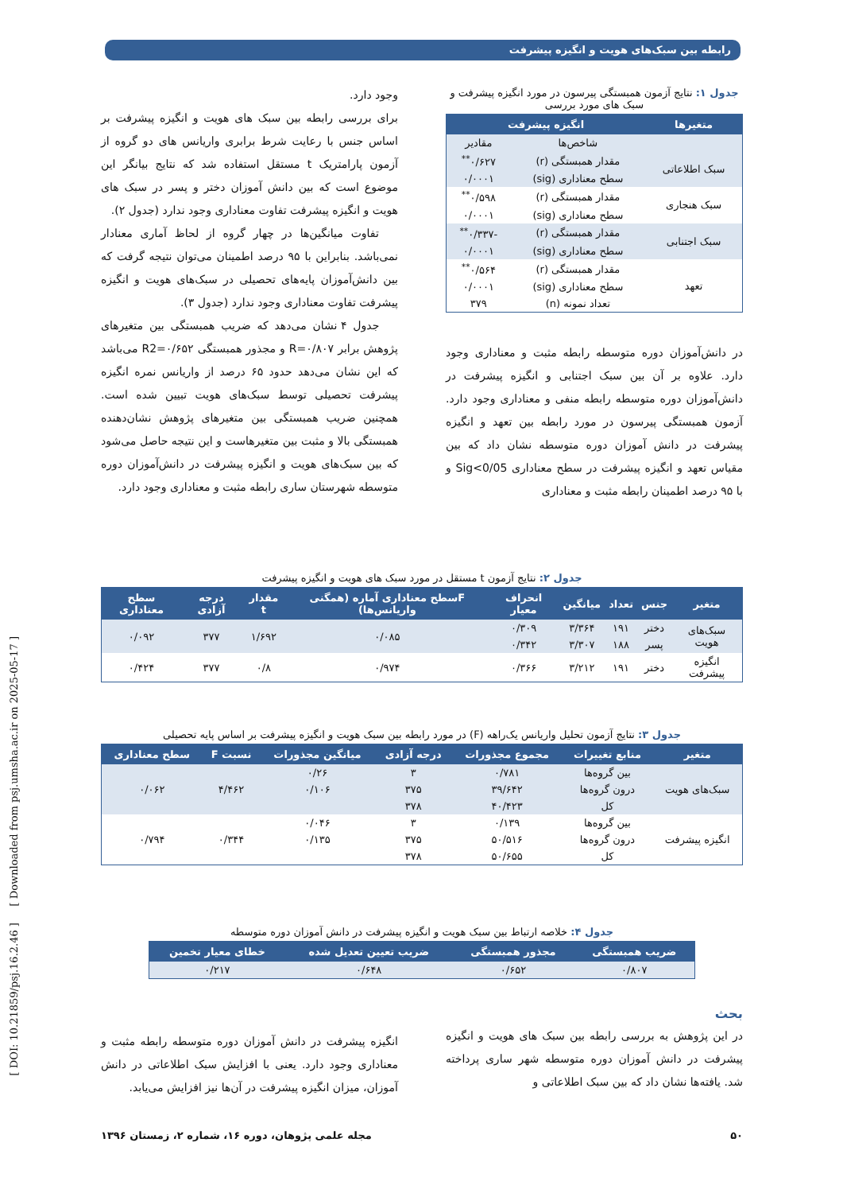رابطه بین سبک‌های هویت و انگیزه پیشرفت
جدول ۱: نتایج آزمون همبستگی پیرسون در مورد انگیزه پیشرفت و سبک های مورد بررسی
| متغیرها | انگیزه پیشرفت | |
| --- | --- | --- |
| | شاخص‌ها | مقادیر |
| سبک اطلاعاتی | مقدار همبستگی (r) | ۰/۶۲۷<sup>**</sup> |
| | سطح معناداری (sig) | ۰/۰۰۰۱ |
| سبک هنجاری | مقدار همبستگی (r) | ۰/۵۹۸<sup>**</sup> |
| | سطح معناداری (sig) | ۰/۰۰۰۱ |
| سبک اجتنابی | مقدار همبستگی (r) | -۰/۳۳۷<sup>**</sup> |
| | سطح معناداری (sig) | ۰/۰۰۰۱ |
| تعهد | مقدار همبستگی (r) | ۰/۵۶۴<sup>**</sup> |
| | سطح معناداری (sig) | ۰/۰۰۰۱ |
| | تعداد نمونه (n) | ۳۷۹ |
در دانش‌آموزان دوره متوسطه رابطه مثبت و معناداری وجود دارد. علاوه بر آن بین سبک اجتنابی و انگیزه پیشرفت در دانش‌آموزان دوره متوسطه رابطه منفی و معناداری وجود دارد. آزمون همبستگی پیرسون در مورد رابطه بین تعهد و انگیزه پیشرفت در دانش آموزان دوره متوسطه نشان داد که بین مقیاس تعهد و انگیزه پیشرفت در سطح معناداری Sig<0/05 و با ۹۵ درصد اطمینان رابطه مثبت و معناداری
وجود دارد.
برای بررسی رابطه بین سبک های هویت و انگیزه پیشرفت بر اساس جنس با رعایت شرط برابری واریانس های دو گروه از آزمون پارامتریک t مستقل استفاده شد که نتایج بیانگر این موضوع است که بین دانش آموزان دختر و پسر در سبک های هویت و انگیزه پیشرفت تفاوت معناداری وجود ندارد (جدول ۲).
تفاوت میانگین‌ها در چهار گروه از لحاظ آماری معنادار نمی‌باشد. بنابراین با ۹۵ درصد اطمینان می‌توان نتیجه گرفت که بین دانش‌آموزان پایه‌های تحصیلی در سبک‌های هویت و انگیزه پیشرفت تفاوت معناداری وجود ندارد (جدول ۳).
جدول ۴ نشان می‌دهد که ضریب همبستگی بین متغیرهای پژوهش برابر R=۰/۸۰۷ و مجذور همبستگی R2=۰/۶۵۲ می‌باشد که این نشان می‌دهد حدود ۶۵ درصد از واریانس نمره انگیزه پیشرفت تحصیلی توسط سبک‌های هویت تبیین شده است. همچنین ضریب همبستگی بین متغیرهای پژوهش نشان‌دهنده همبستگی بالا و مثبت بین متغیرهاست و این نتیجه حاصل می‌شود که بین سبک‌های هویت و انگیزه پیشرفت در دانش‌آموزان دوره متوسطه شهرستان ساری رابطه مثبت و معناداری وجود دارد.
جدول ۲: نتایج آزمون t مستقل در مورد سبک های هویت و انگیزه پیشرفت
| متغیر | جنس | تعداد | میانگین | انحراف معیار | Fسطح معناداری آماره (همگنی واریانس‌ها) | مقدار t | درجه آزادی | سطح معناداری |
| --- | --- | --- | --- | --- | --- | --- | --- | --- |
| سبک‌های هویت | دختر | ۱۹۱ | ۳/۳۶۴ | ۰/۳۰۹ | ۰/۰۸۵ | ۱/۶۹۲ | ۳۷۷ | ۰/۰۹۲ |
| | پسر | ۱۸۸ | ۳/۳۰۷ | ۰/۳۴۲ | | | | |
| انگیزه پیشرفت | دختر | ۱۹۱ | ۳/۲۱۲ | ۰/۳۶۶ | ۰/۹۷۴ | ۰/۸ | ۳۷۷ | ۰/۴۲۴ |
جدول ۳: نتایج آزمون تحلیل واریانس یک‌راهه (F) در مورد رابطه بین سبک هویت و انگیزه پیشرفت بر اساس پایه تحصیلی
| متغیر | منابع تغییرات | مجموع مجذورات | درجه آزادی | میانگین مجذورات | نسبت F | سطح معناداری |
| --- | --- | --- | --- | --- | --- | --- |
| سبک‌های هویت | بین گروه‌ها | ۰/۷۸۱ | ۳ | ۰/۲۶ | ۴/۴۶۲ | ۰/۰۶۲ |
| | درون گروه‌ها | ۳۹/۶۴۲ | ۳۷۵ | ۰/۱۰۶ | | |
| | کل | ۴۰/۴۲۳ | ۳۷۸ | | | |
| انگیزه پیشرفت | بین گروه‌ها | ۰/۱۳۹ | ۳ | ۰/۰۴۶ | ۰/۳۴۴ | ۰/۷۹۴ |
| | درون گروه‌ها | ۵۰/۵۱۶ | ۳۷۵ | ۰/۱۳۵ | | |
| | کل | ۵۰/۶۵۵ | ۳۷۸ | | | |
جدول ۴: خلاصه ارتباط بین سبک هویت و انگیزه پیشرفت در دانش آموزان دوره متوسطه
| ضریب همبستگی | مجذور همبستگی | ضریب تعیین تعدیل شده | خطای معیار تخمین |
| --- | --- | --- | --- |
| ۰/۸۰۷ | ۰/۶۵۲ | ۰/۶۴۸ | ۰/۲۱۷ |
بحث
در این پژوهش به بررسی رابطه بین سبک های هویت و انگیزه پیشرفت در دانش آموزان دوره متوسطه شهر ساری پرداخته شد. یافته‌ها نشان داد که بین سبک اطلاعاتی و
انگیزه پیشرفت در دانش آموزان دوره متوسطه رابطه مثبت و معناداری وجود دارد. یعنی با افزایش سبک اطلاعاتی در دانش آموزان، میزان انگیزه پیشرفت در آن‌ها نیز افزایش می‌یابد.
۵۰ مجله علمی پژوهان، دوره ۱۶، شماره ۲، زمستان ۱۳۹۶
[ DOI: 10.21859/psj.16.2.46 ] [ Downloaded from psj.umsha.ac.ir on 2025-05-17 ]